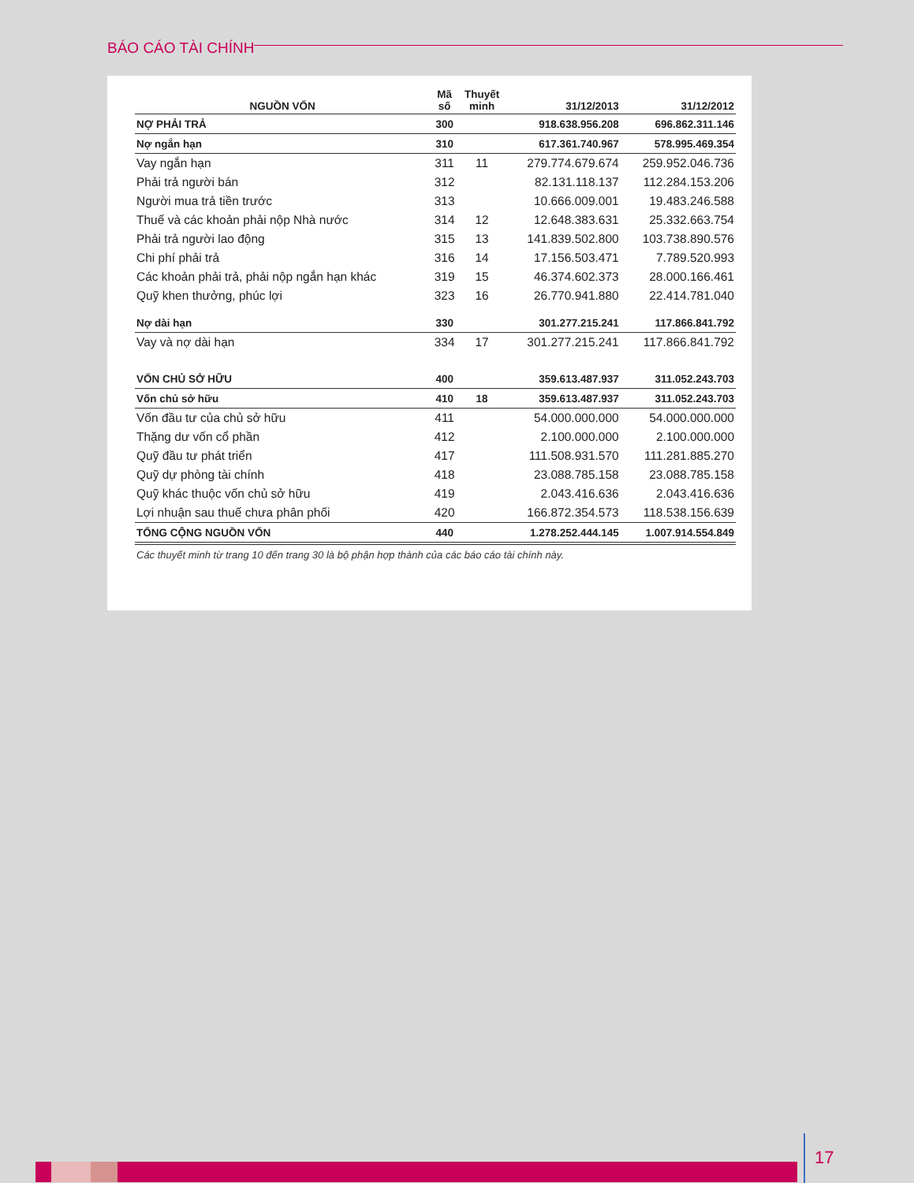BÁO CÁO TÀI CHÍNH
| NGUỒN VỐN | Mã số | Thuyết minh | 31/12/2013 | 31/12/2012 |
| --- | --- | --- | --- | --- |
| NỢ PHẢI TRẢ | 300 | | 918.638.956.208 | 696.862.311.146 |
| Nợ ngắn hạn | 310 | | 617.361.740.967 | 578.995.469.354 |
| Vay ngắn hạn | 311 | 11 | 279.774.679.674 | 259.952.046.736 |
| Phải trả người bán | 312 | | 82.131.118.137 | 112.284.153.206 |
| Người mua trả tiền trước | 313 | | 10.666.009.001 | 19.483.246.588 |
| Thuế và các khoản phải nộp Nhà nước | 314 | 12 | 12.648.383.631 | 25.332.663.754 |
| Phải trả người lao động | 315 | 13 | 141.839.502.800 | 103.738.890.576 |
| Chi phí phải trả | 316 | 14 | 17.156.503.471 | 7.789.520.993 |
| Các khoản phải trả, phải nộp ngắn hạn khác | 319 | 15 | 46.374.602.373 | 28.000.166.461 |
| Quỹ khen thưởng, phúc lợi | 323 | 16 | 26.770.941.880 | 22.414.781.040 |
| Nợ dài hạn | 330 | | 301.277.215.241 | 117.866.841.792 |
| Vay và nợ dài hạn | 334 | 17 | 301.277.215.241 | 117.866.841.792 |
| VỐN CHỦ SỞ HỮU | 400 | | 359.613.487.937 | 311.052.243.703 |
| Vốn chủ sở hữu | 410 | 18 | 359.613.487.937 | 311.052.243.703 |
| Vốn đầu tư của chủ sở hữu | 411 | | 54.000.000.000 | 54.000.000.000 |
| Thặng dư vốn cổ phần | 412 | | 2.100.000.000 | 2.100.000.000 |
| Quỹ đầu tư phát triển | 417 | | 111.508.931.570 | 111.281.885.270 |
| Quỹ dự phòng tài chính | 418 | | 23.088.785.158 | 23.088.785.158 |
| Quỹ khác thuộc vốn chủ sở hữu | 419 | | 2.043.416.636 | 2.043.416.636 |
| Lợi nhuận sau thuế chưa phân phối | 420 | | 166.872.354.573 | 118.538.156.639 |
| TỔNG CỘNG NGUỒN VỐN | 440 | | 1.278.252.444.145 | 1.007.914.554.849 |
| Các thuyết minh từ trang 10 đến trang 30 là bộ phận hợp thành của các báo cáo tài chính này. | | | | |
17